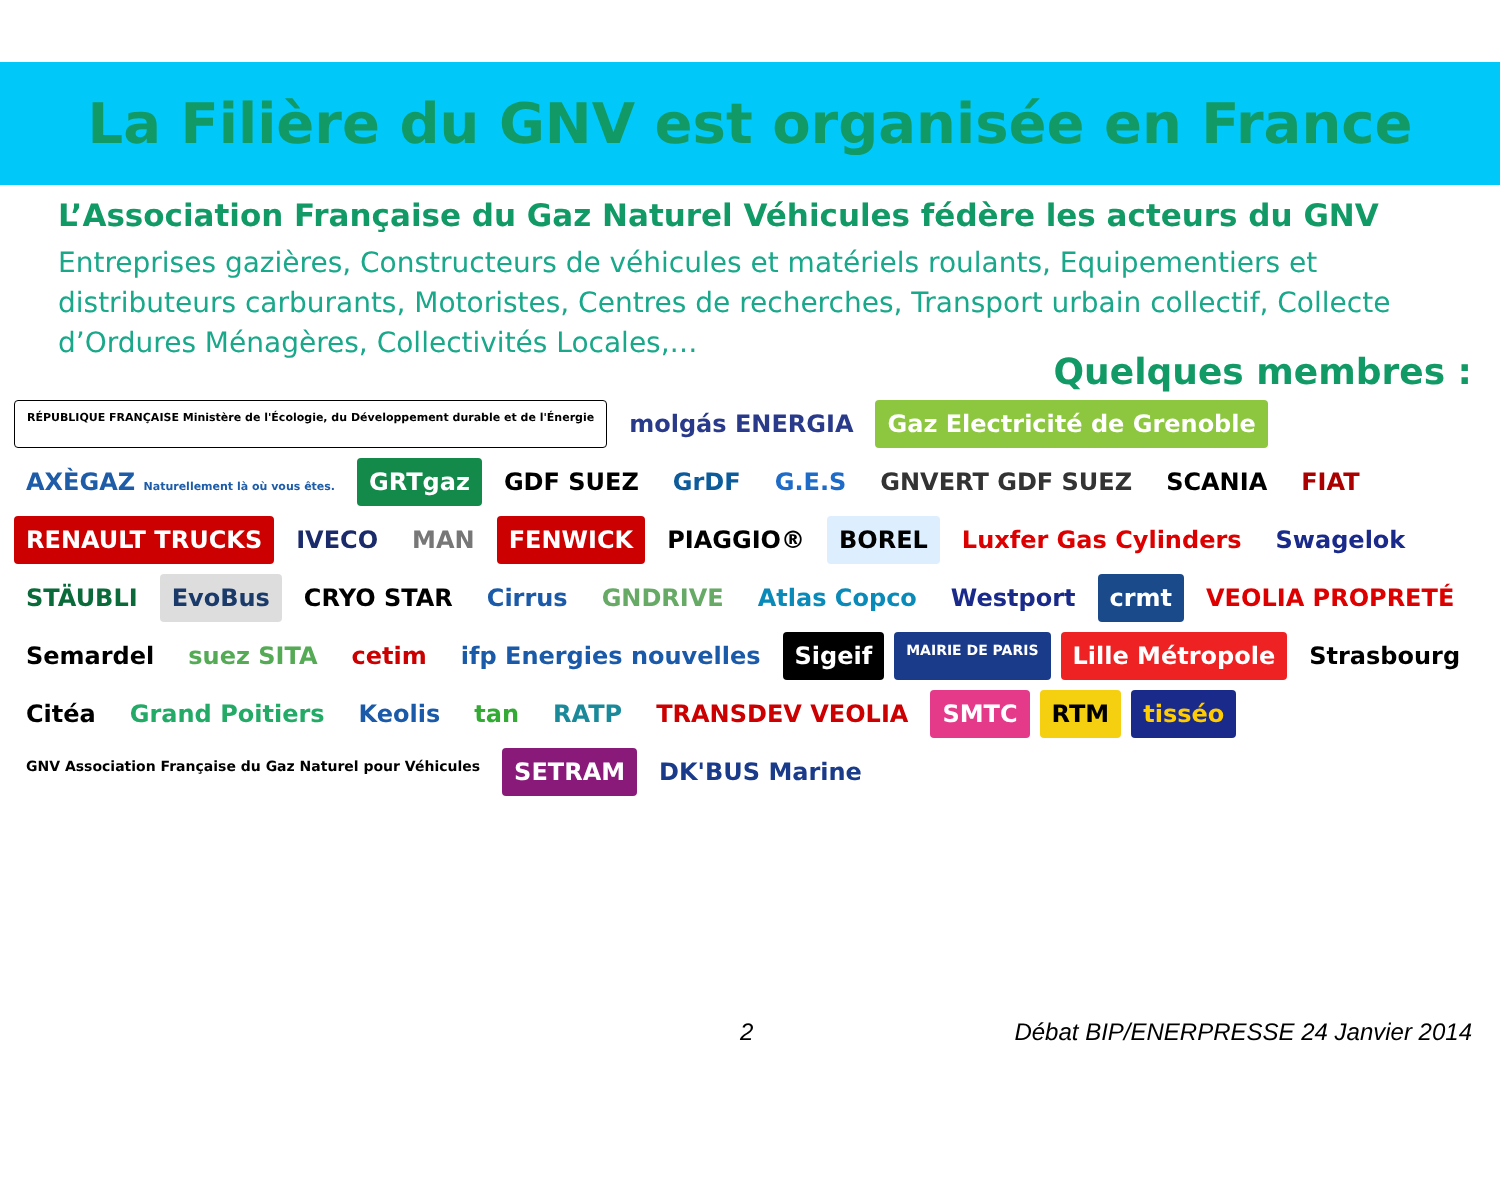La Filière du GNV est organisée en France
L’Association Française du Gaz Naturel Véhicules fédère les acteurs du GNV
Entreprises gazières, Constructeurs de véhicules et matériels roulants, Equipementiers et distributeurs carburants, Motoristes, Centres de recherches, Transport urbain collectif, Collecte d’Ordures Ménagères, Collectivités Locales,…
Quelques membres :
RÉPUBLIQUE FRANÇAISE Ministère de l'Écologie, du Développement durable et de l'Énergie molgás ENERGIA Gaz Electricité de Grenoble AXÈGAZ Naturellement là où vous êtes. GRTgaz GDF SUEZ GrDF G.E.S GNVERT GDF SUEZ SCANIA FIAT RENAULT TRUCKS IVECO MAN FENWICK PIAGGIO® BOREL Luxfer Gas Cylinders Swagelok STÄUBLI EvoBus CRYO STAR Cirrus GNDRIVE Atlas Copco Westport crmt VEOLIA PROPRETÉ Semardel suez SITA cetim ifp Energies nouvelles Sigeif MAIRIE DE PARIS Lille Métropole Strasbourg Citéa Grand Poitiers Keolis tan RATP TRANSDEV VEOLIA SMTC RTM tisséo GNV Association Française du Gaz Naturel pour Véhicules SETRAM DK'BUS Marine
2 Débat BIP/ENERPRESSE 24 Janvier 2014